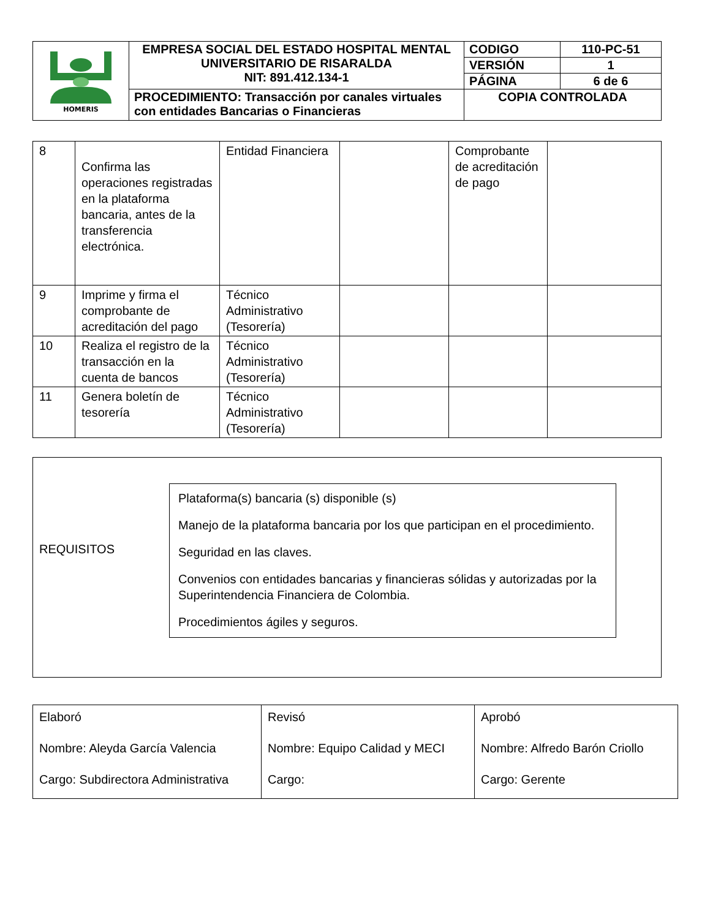| HOMERIS | EMPRESA SOCIAL DEL ESTADO HOSPITAL MENTAL UNIVERSITARIO DE RISARALDA NIT: 891.412.134-1 | CODIGO | 110-PC-51 |
| | | VERSIÓN | 1 |
| | | PÁGINA | 6 de 6 |
| | PROCEDIMIENTO: Transacción por canales virtuales con entidades Bancarias o Financieras | COPIA CONTROLADA | |
| 8 | Confirma las operaciones registradas en la plataforma bancaria, antes de la transferencia electrónica. | Entidad Financiera | | Comprobante de acreditación de pago | |
| 9 | Imprime y firma el comprobante de acreditación del pago | Técnico Administrativo (Tesorería) | | | |
| 10 | Realiza el registro de la transacción en la cuenta de bancos | Técnico Administrativo (Tesorería) | | | |
| 11 | Genera boletín de tesorería | Técnico Administrativo (Tesorería) | | | |
REQUISITOS
Plataforma(s) bancaria (s) disponible (s)
Manejo de la plataforma bancaria por los que participan en el procedimiento.
Seguridad en las claves.
Convenios con entidades bancarias y financieras sólidas y autorizadas por la Superintendencia Financiera de Colombia.
Procedimientos ágiles y seguros.
| Elaboró Nombre: Aleyda García Valencia Cargo: Subdirectora Administrativa | Revisó Nombre: Equipo Calidad y MECI Cargo: | Aprobó Nombre: Alfredo Barón Criollo Cargo: Gerente |